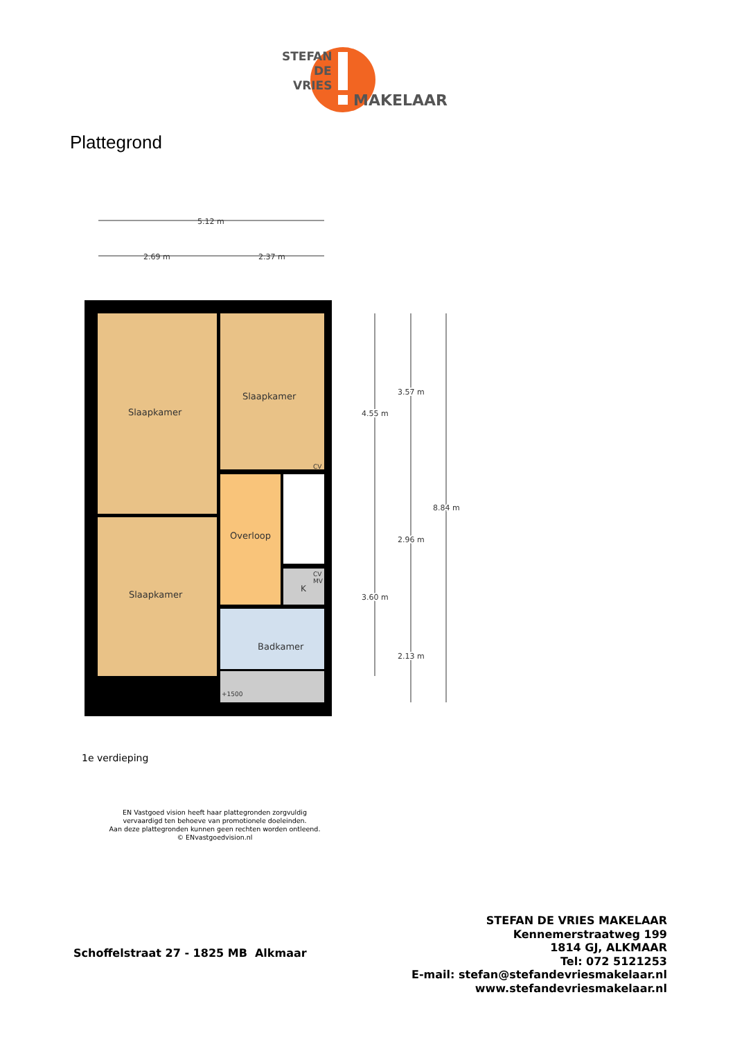STEFAN
DE
VRIES
MAKELAAR
Plattegrond
5.12 m
2.69 m
2.37 m
Slaapkamer
Slaapkamer
Slaapkamer
Overloop
Badkamer
K
CV
CV
MV
+1500
4.55 m
3.60 m
3.57 m
2.96 m
2.13 m
8.84 m
1e verdieping
EN Vastgoed vision heeft haar plattegronden zorgvuldig vervaardigd ten behoeve van promotionele doeleinden.
Aan deze plattegronden kunnen geen rechten worden ontleend.
© ENvastgoedvision.nl
Schoffelstraat 27 - 1825 MB Alkmaar
STEFAN DE VRIES MAKELAAR
Kennemerstraatweg 199
1814 GJ, ALKMAAR
Tel: 072 5121253
E-mail: stefan@stefandevriesmakelaar.nl
www.stefandevriesmakelaar.nl